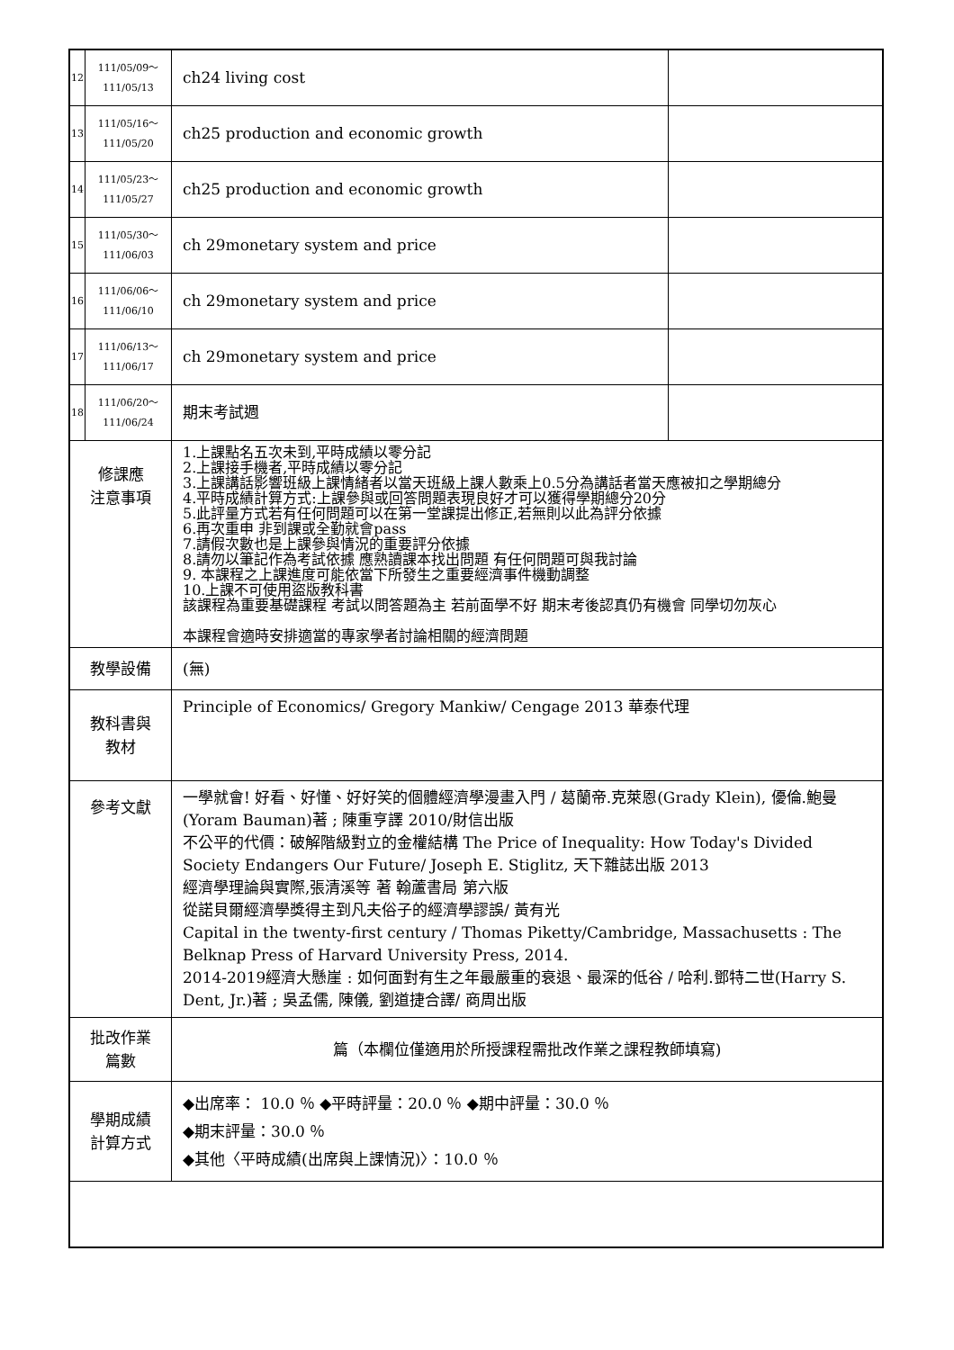| 12 | 111/05/09～ 111/05/13 | ch24 living cost | |
| 13 | 111/05/16～ 111/05/20 | ch25 production and economic growth | |
| 14 | 111/05/23～ 111/05/27 | ch25 production and economic growth | |
| 15 | 111/05/30～ 111/06/03 | ch 29monetary system and price | |
| 16 | 111/06/06～ 111/06/10 | ch 29monetary system and price | |
| 17 | 111/06/13～ 111/06/17 | ch 29monetary system and price | |
| 18 | 111/06/20～ 111/06/24 | 期末考試週 | |
| 修課應 注意事項 | | 1.上課點名五次未到,平時成績以零分記 2.上課接手機者,平時成績以零分記 3.上課講話影響班級上課情緒者以當天班級上課人數乘上0.5分為講話者當天應被扣之學期總分 4.平時成績計算方式:上課參與或回答問題表現良好才可以獲得學期總分20分 5.此評量方式若有任何問題可以在第一堂課提出修正,若無則以此為評分依據 6.再次重申 非到課或全勤就會pass 7.請假次數也是上課參與情況的重要評分依據 8.請勿以筆記作為考試依據 應熟讀課本找出問題 有任何問題可與我討論 9. 本課程之上課進度可能依當下所發生之重要經濟事件機動調整 10.上課不可使用盜版教科書 該課程為重要基礎課程 考試以問答題為主 若前面學不好 期末考後認真仍有機會 同學切勿灰心 本課程會適時安排適當的專家學者討論相關的經濟問題 | |
| 教學設備 | | (無) | |
| 教科書與 教材 | | Principle of Economics/ Gregory Mankiw/ Cengage 2013 華泰代理 | |
| 參考文獻 | | 一學就會! 好看、好懂、好好笑的個體經濟學漫畫入門 / 葛蘭帝.克萊恩(Grady Klein), 優倫.鮑曼(Yoram Bauman)著 ; 陳重亨譯 2010/財信出版 不公平的代價：破解階級對立的金權結構 The Price of Inequality: How Today's Divided Society Endangers Our Future/ Joseph E. Stiglitz, 天下雜誌出版 2013 經濟學理論與實際,張清溪等 著 翰蘆書局 第六版 從諾貝爾經濟學獎得主到凡夫俗子的經濟學謬誤/ 黃有光 Capital in the twenty-first century / Thomas Piketty/Cambridge, Massachusetts : The Belknap Press of Harvard University Press, 2014. 2014-2019經濟大懸崖 : 如何面對有生之年最嚴重的衰退、最深的低谷 / 哈利.鄧特二世(Harry S. Dent, Jr.)著 ; 吳孟儒, 陳儀, 劉道捷合譯/ 商周出版 | |
| 批改作業 篇數 | | 篇（本欄位僅適用於所授課程需批改作業之課程教師填寫) | |
| 學期成績 計算方式 | | ◆出席率： 10.0 ％ ◆平時評量：20.0 ％ ◆期中評量：30.0 ％ ◆期末評量：30.0 ％ ◆其他〈平時成績(出席與上課情況)〉：10.0 ％ | |